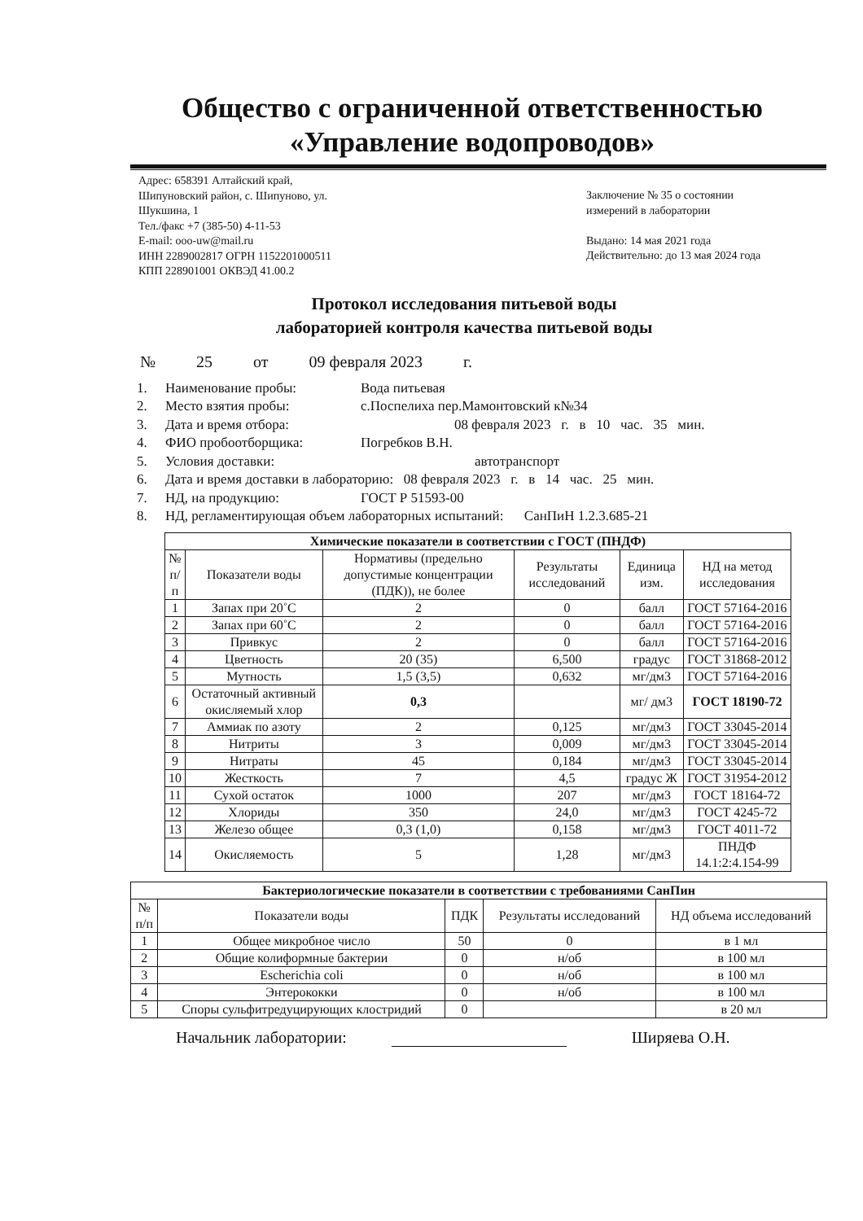Общество с ограниченной ответственностью
«Управление водопроводов»
Адрес: 658391 Алтайский край,
Шипуновский район, с. Шипуново, ул.
Шукшина, 1
Тел./факс +7 (385-50) 4-11-53
E-mail: ooo-uw@mail.ru
ИНН 2289002817 ОГРН 1152201000511
КПП 228901001 ОКВЭД 41.00.2
Заключение № 35 о состоянии
измерений в лаборатории
Выдано: 14 мая 2021 года
Действительно: до 13 мая 2024 года
Протокол исследования питьевой воды
лабораторией контроля качества питьевой воды
№ 25 от 09 февраля 2023 г.
1. Наименование пробы: Вода питьевая
2. Место взятия пробы: с.Поспелиха пер.Мамонтовский к№34
3. Дата и время отбора: 08 февраля 2023 г. в 10 час. 35 мин.
4. ФИО пробоотборщика: Погребков В.Н.
5. Условия доставки: автотранспорт
6. Дата и время доставки в лабораторию: 08 февраля 2023 г. в 14 час. 25 мин.
7. НД, на продукцию: ГОСТ Р 51593-00
8. НД, регламентирующая объем лабораторных испытаний: СанПиН 1.2.3.685-21
| Химические показатели в соответствии с ГОСТ (ПНДФ) | | | | | |
| --- | --- | --- | --- | --- | --- |
| № п/п | Показатели воды | Нормативы (предельно допустимые концентрации (ПДК)), не более | Результаты исследований | Единица изм. | НД на метод исследования |
| 1 | Запах при 20˚С | 2 | 0 | балл | ГОСТ 57164-2016 |
| 2 | Запах при 60˚С | 2 | 0 | балл | ГОСТ 57164-2016 |
| 3 | Привкус | 2 | 0 | балл | ГОСТ 57164-2016 |
| 4 | Цветность | 20 (35) | 6,500 | градус | ГОСТ 31868-2012 |
| 5 | Мутность | 1,5 (3,5) | 0,632 | мг/дм3 | ГОСТ 57164-2016 |
| 6 | Остаточный активный окисляемый хлор | 0,3 | | мг/ дм3 | ГОСТ 18190-72 |
| 7 | Аммиак по азоту | 2 | 0,125 | мг/дм3 | ГОСТ 33045-2014 |
| 8 | Нитриты | 3 | 0,009 | мг/дм3 | ГОСТ 33045-2014 |
| 9 | Нитраты | 45 | 0,184 | мг/дм3 | ГОСТ 33045-2014 |
| 10 | Жесткость | 7 | 4,5 | градус Ж | ГОСТ 31954-2012 |
| 11 | Сухой остаток | 1000 | 207 | мг/дм3 | ГОСТ 18164-72 |
| 12 | Хлориды | 350 | 24,0 | мг/дм3 | ГОСТ 4245-72 |
| 13 | Железо общее | 0,3 (1,0) | 0,158 | мг/дм3 | ГОСТ 4011-72 |
| 14 | Окисляемость | 5 | 1,28 | мг/дм3 | ПНДФ 14.1:2:4.154-99 |
| Бактериологические показатели в соответствии с требованиями СанПин | | | | |
| --- | --- | --- | --- | --- |
| № п/п | Показатели воды | ПДК | Результаты исследований | НД объема исследований |
| 1 | Общее микробное число | 50 | 0 | в 1 мл |
| 2 | Общие колиформные бактерии | 0 | н/об | в 100 мл |
| 3 | Escherichia coli | 0 | н/об | в 100 мл |
| 4 | Энтерококки | 0 | н/об | в 100 мл |
| 5 | Споры сульфитредуцирующих клостридий | 0 | | в 20 мл |
Начальник лаборатории: Ширяева О.Н.